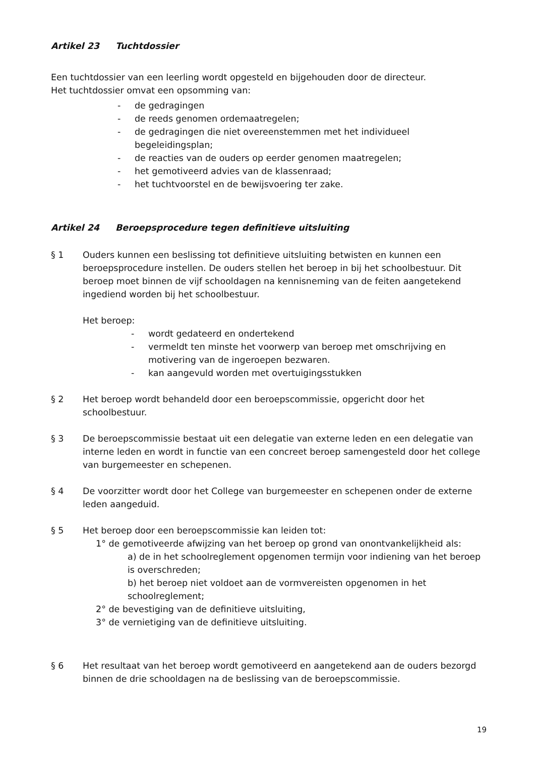Artikel 23 Tuchtdossier
Een tuchtdossier van een leerling wordt opgesteld en bijgehouden door de directeur.
Het tuchtdossier omvat een opsomming van:
- de gedragingen
- de reeds genomen ordemaatregelen;
- de gedragingen die niet overeenstemmen met het individueel begeleidingsplan;
- de reacties van de ouders op eerder genomen maatregelen;
- het gemotiveerd advies van de klassenraad;
- het tuchtvoorstel en de bewijsvoering ter zake.
Artikel 24 Beroepsprocedure tegen definitieve uitsluiting
§ 1 Ouders kunnen een beslissing tot definitieve uitsluiting betwisten en kunnen een beroepsprocedure instellen. De ouders stellen het beroep in bij het schoolbestuur. Dit beroep moet binnen de vijf schooldagen na kennisneming van de feiten aangetekend ingediend worden bij het schoolbestuur.
Het beroep:
- wordt gedateerd en ondertekend
- vermeldt ten minste het voorwerp van beroep met omschrijving en motivering van de ingeroepen bezwaren.
- kan aangevuld worden met overtuigingsstukken
§ 2 Het beroep wordt behandeld door een beroepscommissie, opgericht door het schoolbestuur.
§ 3 De beroepscommissie bestaat uit een delegatie van externe leden en een delegatie van interne leden en wordt in functie van een concreet beroep samengesteld door het college van burgemeester en schepenen.
§ 4 De voorzitter wordt door het College van burgemeester en schepenen onder de externe leden aangeduid.
§ 5 Het beroep door een beroepscommissie kan leiden tot:
1° de gemotiveerde afwijzing van het beroep op grond van onontvankelijkheid als:
a) de in het schoolreglement opgenomen termijn voor indiening van het beroep is overschreden;
b) het beroep niet voldoet aan de vormvereisten opgenomen in het schoolreglement;
2° de bevestiging van de definitieve uitsluiting,
3° de vernietiging van de definitieve uitsluiting.
§ 6 Het resultaat van het beroep wordt gemotiveerd en aangetekend aan de ouders bezorgd binnen de drie schooldagen na de beslissing van de beroepscommissie.
19